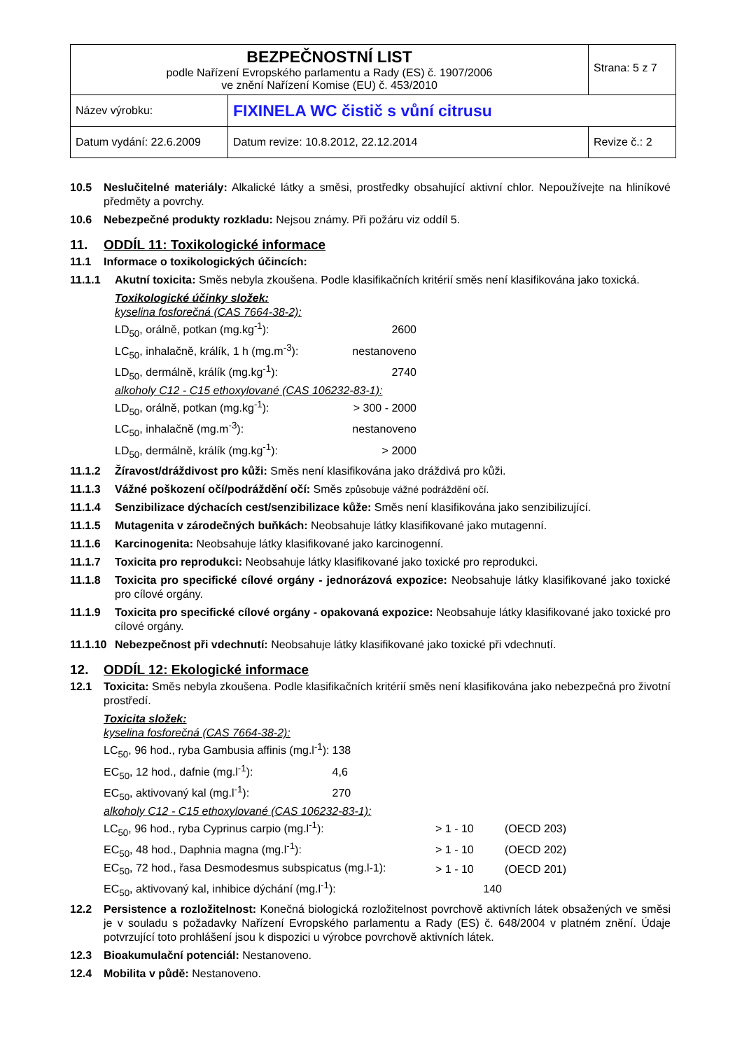| BEZPEČNOSTNÍ LIST podle Nařízení Evropského parlamentu a Rady (ES) č. 1907/2006 ve znění Nařízení Komise (EU) č. 453/2010 | | Strana: 5 z 7 |
| Název výrobku: | FIXINELA WC čistič s vůní citrusu | |
| Datum vydání: 22.6.2009 | Datum revize: 10.8.2012, 22.12.2014 | Revize č.: 2 |
10.5 Neslučitelné materiály: Alkalické látky a směsi, prostředky obsahující aktivní chlor. Nepoužívejte na hliníkové předměty a povrchy.
10.6 Nebezpečné produkty rozkladu: Nejsou známy. Při požáru viz oddíl 5.
11. ODDÍL 11: Toxikologické informace
11.1 Informace o toxikologických účincích:
11.1.1 Akutní toxicita: Směs nebyla zkoušena. Podle klasifikačních kritérií směs není klasifikována jako toxická.
Toxikologické účinky složek:
kyselina fosforečná (CAS 7664-38-2):
| LD<sub>50</sub>, orálně, potkan (mg.kg<sup>-1</sup>): | 2600 |
| LC<sub>50</sub>, inhalačně, králík, 1 h (mg.m<sup>-3</sup>): | nestanoveno |
| LD<sub>50</sub>, dermálně, králík (mg.kg<sup>-1</sup>): | 2740 |
alkoholy C12 - C15 ethoxylované (CAS 106232-83-1):
| LD<sub>50</sub>, orálně, potkan (mg.kg<sup>-1</sup>): | > 300 - 2000 |
| LC<sub>50</sub>, inhalačně (mg.m<sup>-3</sup>): | nestanoveno |
| LD<sub>50</sub>, dermálně, králík (mg.kg<sup>-1</sup>): | > 2000 |
11.1.2 Žíravost/dráždivost pro kůži: Směs není klasifikována jako dráždivá pro kůži.
11.1.3 Vážné poškození očí/podráždění očí: Směs způsobuje vážné podráždění očí.
11.1.4 Senzibilizace dýchacích cest/senzibilizace kůže: Směs není klasifikována jako senzibilizující.
11.1.5 Mutagenita v zárodečných buňkách: Neobsahuje látky klasifikované jako mutagenní.
11.1.6 Karcinogenita: Neobsahuje látky klasifikované jako karcinogenní.
11.1.7 Toxicita pro reprodukci: Neobsahuje látky klasifikované jako toxické pro reprodukci.
11.1.8 Toxicita pro specifické cílové orgány - jednorázová expozice: Neobsahuje látky klasifikované jako toxické pro cílové orgány.
11.1.9 Toxicita pro specifické cílové orgány - opakovaná expozice: Neobsahuje látky klasifikované jako toxické pro cílové orgány.
11.1.10 Nebezpečnost při vdechnutí: Neobsahuje látky klasifikované jako toxické při vdechnutí.
12. ODDÍL 12: Ekologické informace
12.1 Toxicita: Směs nebyla zkoušena. Podle klasifikačních kritérií směs není klasifikována jako nebezpečná pro životní prostředí.
Toxicita složek:
kyselina fosforečná (CAS 7664-38-2):
| LC<sub>50</sub>, 96 hod., ryba Gambusia affinis (mg.l<sup>-1</sup>): | 138 |
| EC<sub>50</sub>, 12 hod., dafnie (mg.l<sup>-1</sup>): | 4,6 |
| EC<sub>50</sub>, aktivovaný kal (mg.l<sup>-1</sup>): | 270 |
alkoholy C12 - C15 ethoxylované (CAS 106232-83-1):
| LC<sub>50</sub>, 96 hod., ryba Cyprinus carpio (mg.l<sup>-1</sup>): | > 1 - 10 | (OECD 203) |
| EC<sub>50</sub>, 48 hod., Daphnia magna (mg.l<sup>-1</sup>): | > 1 - 10 | (OECD 202) |
| EC<sub>50</sub>, 72 hod., řasa Desmodesmus subspicatus (mg.l-1): | > 1 - 10 | (OECD 201) |
| EC<sub>50</sub>, aktivovaný kal, inhibice dýchání (mg.l<sup>-1</sup>): | 140 | |
12.2 Persistence a rozložitelnost: Konečná biologická rozložitelnost povrchově aktivních látek obsažených ve směsi je v souladu s požadavky Nařízení Evropského parlamentu a Rady (ES) č. 648/2004 v platném znění. Údaje potvrzující toto prohlášení jsou k dispozici u výrobce povrchově aktivních látek.
12.3 Bioakumulační potenciál: Nestanoveno.
12.4 Mobilita v půdě: Nestanoveno.